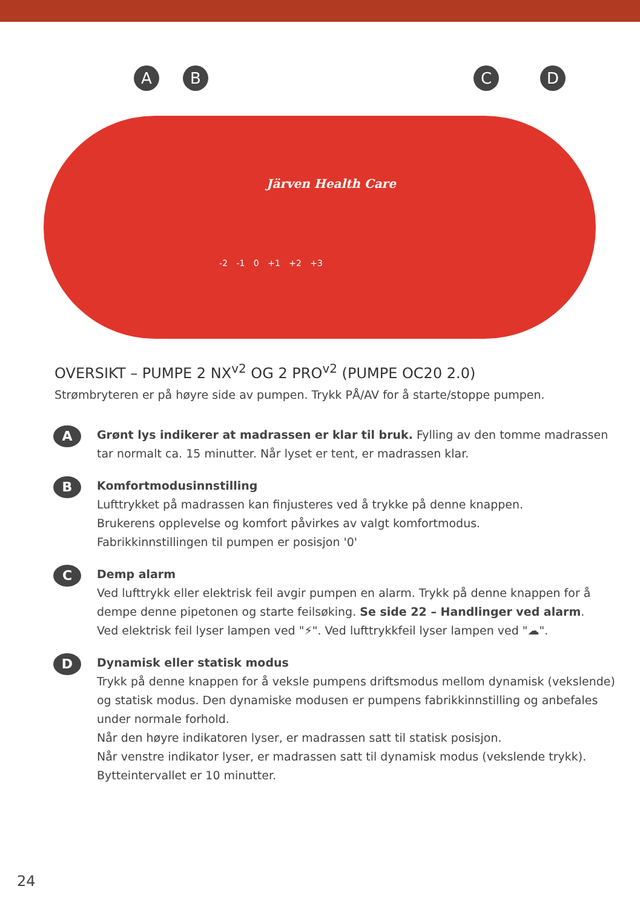A B C D
Järven Health Care
-2 -1 0 +1 +2 +3
OVERSIKT – PUMPE 2 NX<sup>v2</sup> OG 2 PRO<sup>v2</sup> (PUMPE OC20 2.0)
Strømbryteren er på høyre side av pumpen. Trykk PÅ/AV for å starte/stoppe pumpen.
A
Grønt lys indikerer at madrassen er klar til bruk. Fylling av den tomme madrassen tar normalt ca. 15 minutter. Når lyset er tent, er madrassen klar.
B
Komfortmodusinnstilling
Lufttrykket på madrassen kan finjusteres ved å trykke på denne knappen.
Brukerens opplevelse og komfort påvirkes av valgt komfortmodus.
Fabrikkinnstillingen til pumpen er posisjon '0'
C
Demp alarm
Ved lufttrykk eller elektrisk feil avgir pumpen en alarm. Trykk på denne knappen for å dempe denne pipetonen og starte feilsøking. Se side 22 – Handlinger ved alarm.
Ved elektrisk feil lyser lampen ved "⚡". Ved lufttrykkfeil lyser lampen ved "☁".
D
Dynamisk eller statisk modus
Trykk på denne knappen for å veksle pumpens driftsmodus mellom dynamisk (vekslende) og statisk modus. Den dynamiske modusen er pumpens fabrikkinnstilling og anbefales under normale forhold.
Når den høyre indikatoren lyser, er madrassen satt til statisk posisjon.
Når venstre indikator lyser, er madrassen satt til dynamisk modus (vekslende trykk).
Bytteintervallet er 10 minutter.
24